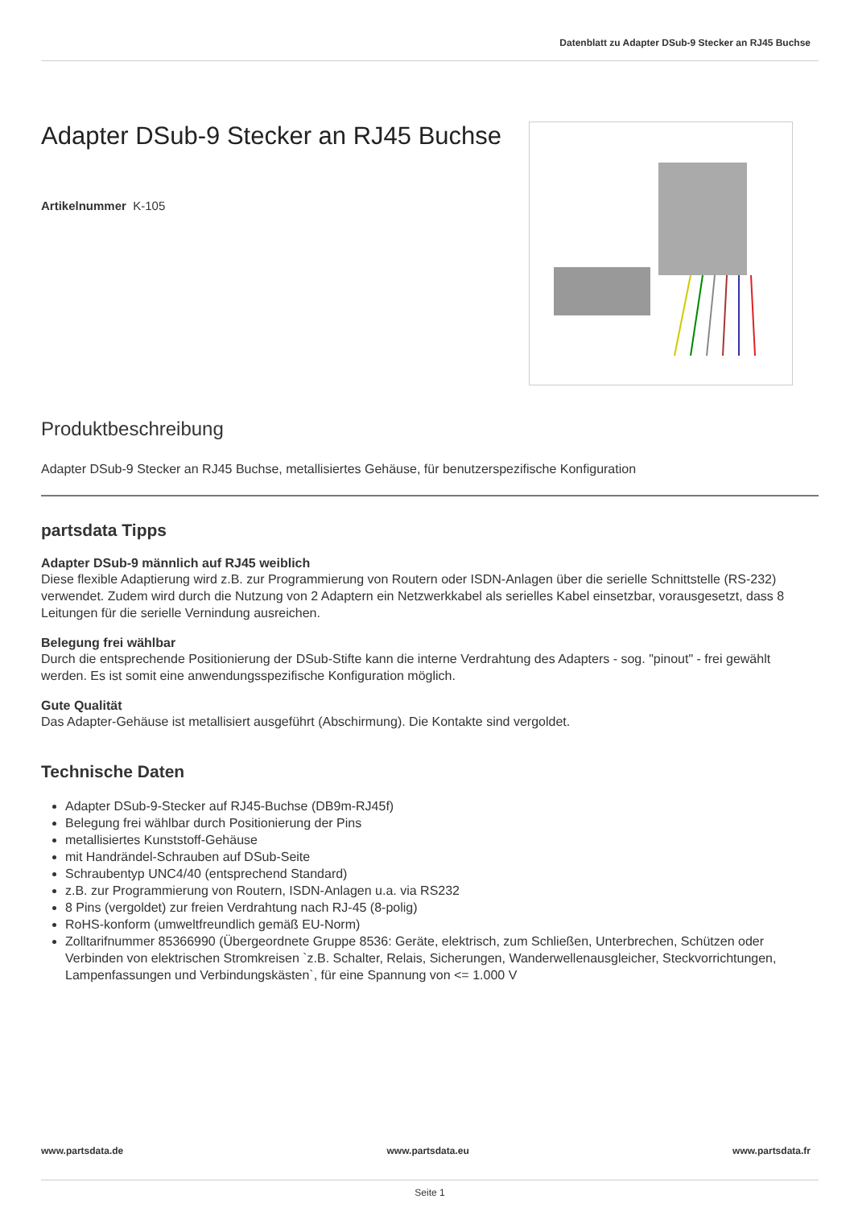Datenblatt zu Adapter DSub-9 Stecker an RJ45 Buchse
Adapter DSub-9 Stecker an RJ45 Buchse
Artikelnummer K-105
Produktbeschreibung
Adapter DSub-9 Stecker an RJ45 Buchse, metallisiertes Gehäuse, für benutzerspezifische Konfiguration
partsdata Tipps
Adapter DSub-9 männlich auf RJ45 weiblich
Diese flexible Adaptierung wird z.B. zur Programmierung von Routern oder ISDN-Anlagen über die serielle Schnittstelle (RS-232) verwendet. Zudem wird durch die Nutzung von 2 Adaptern ein Netzwerkkabel als serielles Kabel einsetzbar, vorausgesetzt, dass 8 Leitungen für die serielle Vernindung ausreichen.
Belegung frei wählbar
Durch die entsprechende Positionierung der DSub-Stifte kann die interne Verdrahtung des Adapters - sog. "pinout" - frei gewählt werden. Es ist somit eine anwendungsspezifische Konfiguration möglich.
Gute Qualität
Das Adapter-Gehäuse ist metallisiert ausgeführt (Abschirmung). Die Kontakte sind vergoldet.
Technische Daten
Adapter DSub-9-Stecker auf RJ45-Buchse (DB9m-RJ45f)
Belegung frei wählbar durch Positionierung der Pins
metallisiertes Kunststoff-Gehäuse
mit Handrändel-Schrauben auf DSub-Seite
Schraubentyp UNC4/40 (entsprechend Standard)
z.B. zur Programmierung von Routern, ISDN-Anlagen u.a. via RS232
8 Pins (vergoldet) zur freien Verdrahtung nach RJ-45 (8-polig)
RoHS-konform (umweltfreundlich gemäß EU-Norm)
Zolltarifnummer 85366990 (Übergeordnete Gruppe 8536: Geräte, elektrisch, zum Schließen, Unterbrechen, Schützen oder Verbinden von elektrischen Stromkreisen `z.B. Schalter, Relais, Sicherungen, Wanderwellenausgleicher, Steckvorrichtungen, Lampenfassungen und Verbindungskästen`, für eine Spannung von <= 1.000 V
www.partsdata.de www.partsdata.eu www.partsdata.fr
Seite 1